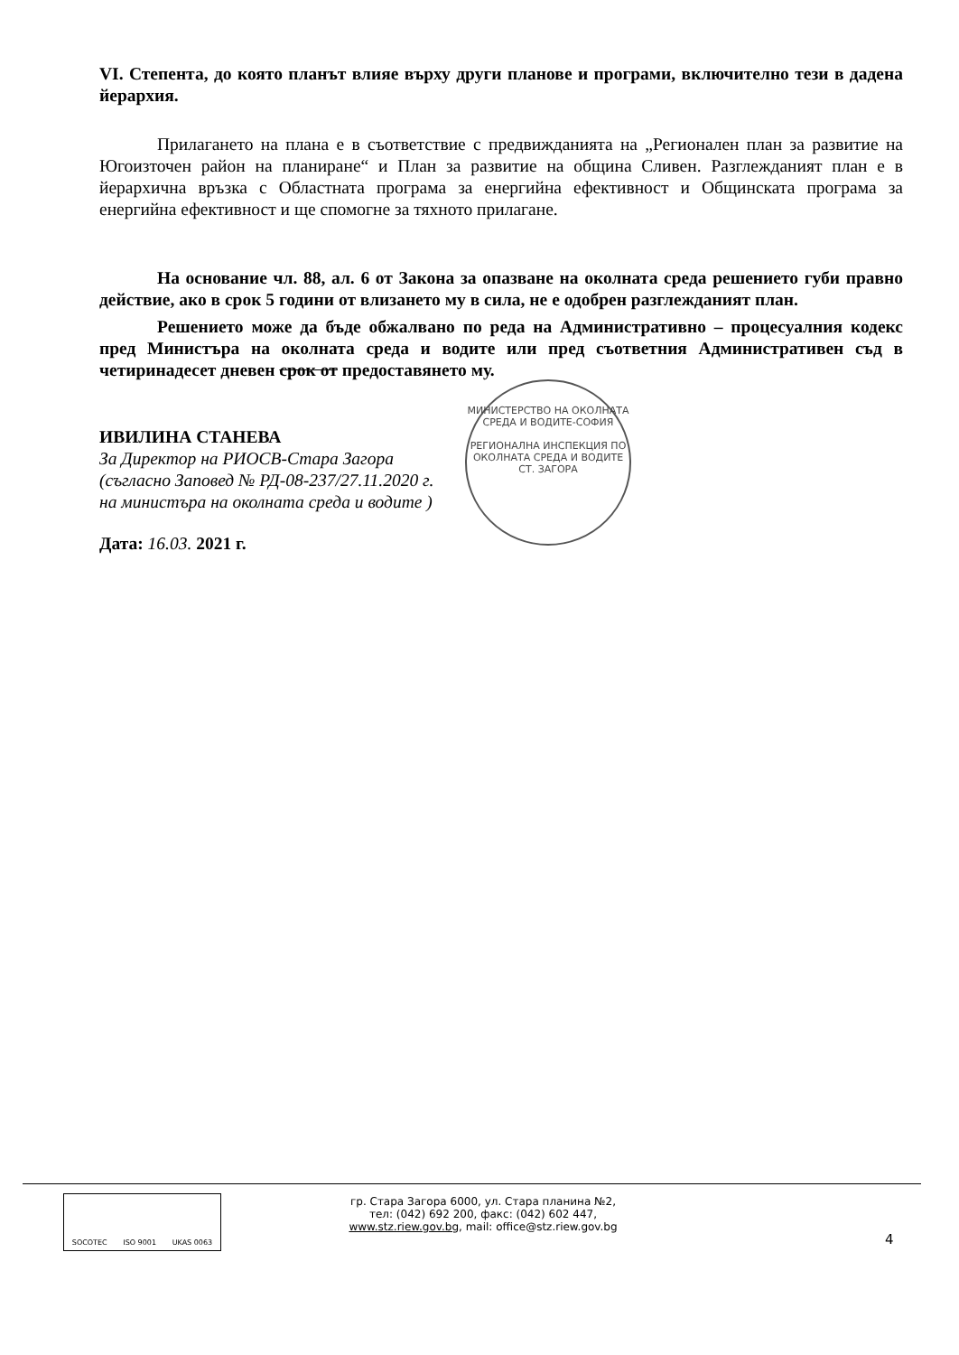VI. Степента, до която планът влияе върху други планове и програми, включително тези в дадена йерархия.
Прилагането на плана е в съответствие с предвижданията на „Регионален план за развитие на Югоизточен район на планиране“ и План за развитие на община Сливен. Разглежданият план е в йерархична връзка с Областната програма за енергийна ефективност и Общинската програма за енергийна ефективност и ще спомогне за тяхното прилагане.
На основание чл. 88, ал. 6 от Закона за опазване на околната среда решението губи правно действие, ако в срок 5 години от влизането му в сила, не е одобрен разглежданият план.
Решението може да бъде обжалвано по реда на Административно – процесуалния кодекс пред Министъра на околната среда и водите или пред съответния Административен съд в четиринадесет дневен срок от предоставянето му.
ИВИЛИНА СТАНЕВА
За Директор на РИОСВ-Стара Загора
(съгласно Заповед № РД-08-237/27.11.2020 г.
на министъра на околната среда и водите )
Дата: 16.03. 2021 г.
МИНИСТЕРСТВО НА ОКОЛНАТА СРЕДА И ВОДИТЕ-СОФИЯ
РЕГИОНАЛНА ИНСПЕКЦИЯ ПО ОКОЛНАТА СРЕДА И ВОДИТЕ СТ. ЗАГОРА
SOCOTEC ISO 9001 UKAS 0063
гр. Стара Загора 6000, ул. Стара планина №2,
тел: (042) 692 200, факс: (042) 602 447,
www.stz.riew.gov.bg, mail: office@stz.riew.gov.bg
4